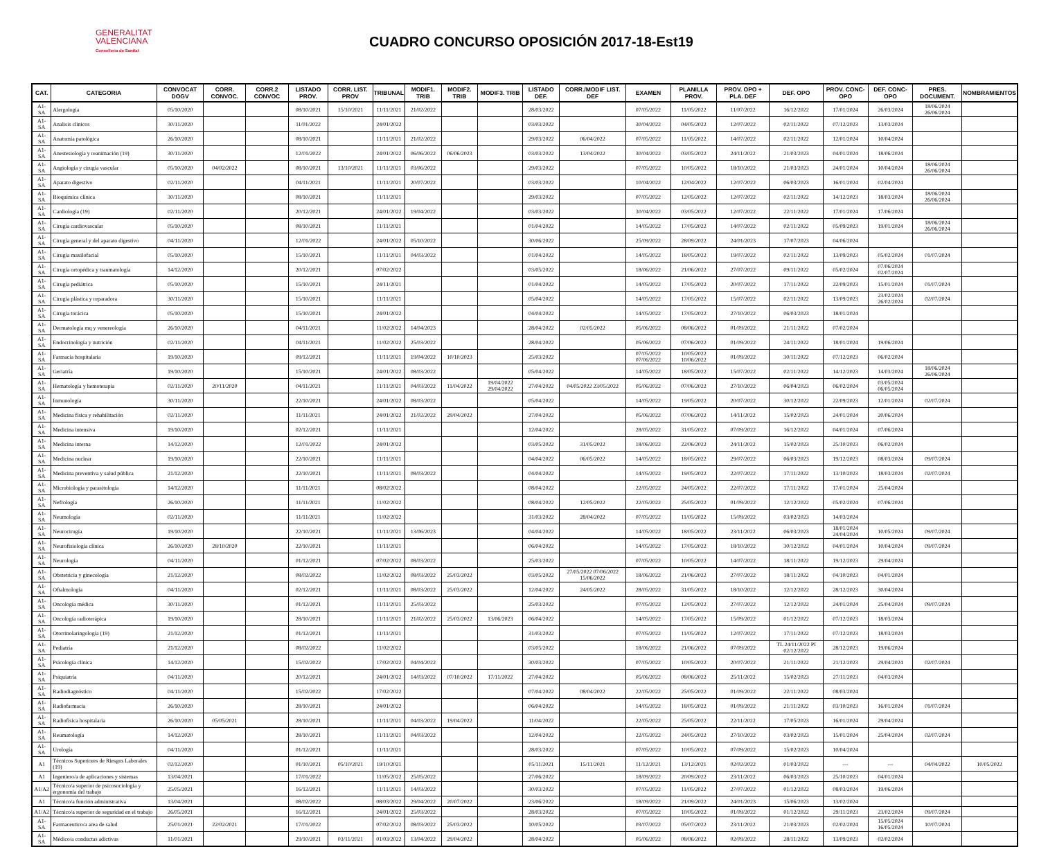GENERALITAT
VALENCIANA
Conselleria de Sanitat
CUADRO CONCURSO OPOSICIÓN 2017-18-Est19
| CAT. | CATEGORIA | CONVOCAT DOGV | CORR. CONVOC. | CORR.2 CONVOC | LISTADO PROV. | CORR. LIST. PROV | TRIBUNAL | MODIF1. TRIB | MODIF2. TRIB | MODIF3. TRIB | LISTADO DEF. | CORR./MODIF LIST. DEF | EXAMEN | PLANILLA PROV. | PROV. OPO + PLA. DEF | DEF. OPO | PROV. CONC-OPO | DEF. CONC-OPO | PRES. DOCUMENT. | NOMBRAMIENTOS |
| --- | --- | --- | --- | --- | --- | --- | --- | --- | --- | --- | --- | --- | --- | --- | --- | --- | --- | --- | --- | --- |
| A1-SA | Alergología | 05/10/2020 | | | 08/10/2021 | 15/10/2021 | 11/11/2021 | 21/02/2022 | | | 28/03/2022 | | 07/05/2022 | 11/05/2022 | 11/07/2022 | 16/12/2022 | 17/01/2024 | 26/03/2024 | 18/06/2024 26/06/2024 | |
| A1-SA | Analisis clinicos | 30/11/2020 | | | 11/01/2022 | | 24/01/2022 | | | | 03/03/2022 | | 30/04/2022 | 04/05/2022 | 12/07/2022 | 02/11/2022 | 07/12/2023 | 13/03/2024 | | |
| A1-SA | Anatomía patológica | 26/10/2020 | | | 08/10/2021 | | 11/11/2021 | 21/02/2022 | | | 29/03/2022 | 06/04/2022 | 07/05/2022 | 11/05/2022 | 14/07/2022 | 02/11/2022 | 12/01/2024 | 10/04/2024 | | |
| A1-SA | Anestesiología y reanimación (19) | 30/11/2020 | | | 12/01/2022 | | 24/01/2022 | 06/06/2022 | 06/06/2023 | | 03/03/2022 | 13/04/2022 | 30/04/2022 | 03/05/2022 | 24/11/2022 | 21/03/2023 | 04/01/2024 | 18/06/2024 | | |
| A1-SA | Angiología y cirugía vascular | 05/10/2020 | 04/02/2022 | | 08/10/2021 | 13/10/2021 | 11/11/2021 | 03/06/2022 | | | 29/03/2022 | | 07/05/2022 | 10/05/2022 | 18/10/2022 | 21/03/2023 | 24/01/2024 | 10/04/2024 | 18/06/2024 26/06/2024 | |
| A1-SA | Aparato digestivo | 02/11/2020 | | | 04/11/2021 | | 11/11/2021 | 20/07/2022 | | | 03/03/2022 | | 10/04/2022 | 12/04/2022 | 12/07/2022 | 06/03/2023 | 16/01/2024 | 02/04/2024 | | |
| A1-SA | Bioquímica clínica | 30/11/2020 | | | 08/10/2021 | | 11/11/2021 | | | | 29/03/2022 | | 07/05/2022 | 12/05/2022 | 12/07/2022 | 02/11/2022 | 14/12/2023 | 18/03/2024 | 18/06/2024 26/06/2024 | |
| A1-SA | Cardiología (19) | 02/11/2020 | | | 20/12/2021 | | 24/01/2022 | 19/04/2022 | | | 03/03/2022 | | 30/04/2022 | 03/05/2022 | 12/07/2022 | 22/11/2022 | 17/01/2024 | 17/06/2024 | | |
| A1-SA | Cirugía cardiovascular | 05/10/2020 | | | 08/10/2021 | | 11/11/2021 | | | | 01/04/2022 | | 14/05/2022 | 17/05/2022 | 14/07/2022 | 02/11/2022 | 05/09/2023 | 19/01/2024 | 18/06/2024 26/06/2024 | |
| A1-SA | Cirugía general y del aparato digestivo | 04/11/2020 | | | 12/01/2022 | | 24/01/2022 | 05/10/2022 | | | 30/06/2022 | | 25/09/2022 | 28/09/2022 | 24/01/2023 | 17/07/2023 | 04/06/2024 | | | |
| A1-SA | Cirugía maxilofacial | 05/10/2020 | | | 15/10/2021 | | 11/11/2021 | 04/03/2022 | | | 01/04/2022 | | 14/05/2022 | 18/05/2022 | 19/07/2022 | 02/11/2022 | 13/09/2023 | 05/02/2024 | 01/07/2024 | |
| A1-SA | Cirugía ortopédica y traumatología | 14/12/2020 | | | 20/12/2021 | | 07/02/2022 | | | | 03/05/2022 | | 18/06/2022 | 21/06/2022 | 27/07/2022 | 09/11/2022 | 05/02/2024 | 07/06/2024 02/07/2024 | | |
| A1-SA | Cirugía pediátrica | 05/10/2020 | | | 15/10/2021 | | 24/11/2021 | | | | 01/04/2022 | | 14/05/2022 | 17/05/2022 | 20/07/2022 | 17/11/2022 | 22/09/2023 | 15/01/2024 | 01/07/2024 | |
| A1-SA | Cirugía plástica y reparadora | 30/11/2020 | | | 15/10/2021 | | 11/11/2021 | | | | 05/04/2022 | | 14/05/2022 | 17/05/2022 | 15/07/2022 | 02/11/2022 | 13/09/2023 | 23/02/2024 26/02/2024 | 02/07/2024 | |
| A1-SA | Cirugía torácica | 05/10/2020 | | | 15/10/2021 | | 24/01/2022 | | | | 04/04/2022 | | 14/05/2022 | 17/05/2022 | 27/10/2022 | 06/03/2023 | 18/01/2024 | | | |
| A1-SA | Dermatología mq y venereología | 26/10/2020 | | | 04/11/2021 | | 11/02/2022 | 14/04/2023 | | | 28/04/2022 | 02/05/2022 | 05/06/2022 | 08/06/2022 | 01/09/2022 | 21/11/2022 | 07/02/2024 | | | |
| A1-SA | Endocrinología y nutrición | 02/11/2020 | | | 04/11/2021 | | 11/02/2022 | 25/03/2022 | | | 28/04/2022 | | 05/06/2022 | 07/06/2022 | 01/09/2022 | 24/11/2022 | 18/01/2024 | 19/06/2024 | | |
| A1-SA | Farmacia hospitalaria | 19/10/2020 | | | 09/12/2021 | | 11/11/2021 | 19/04/2022 | 10/10/2023 | | 25/03/2022 | | 07/05/2022 07/06/2022 | 10/05/2022 10/06/2022 | 01/09/2022 | 30/11/2022 | 07/12/2023 | 06/02/2024 | | |
| A1-SA | Geriatría | 19/10/2020 | | | 15/10/2021 | | 24/01/2022 | 08/03/2022 | | | 05/04/2022 | | 14/05/2022 | 18/05/2022 | 15/07/2022 | 02/11/2022 | 14/12/2023 | 14/03/2024 | 18/06/2024 26/06/2024 | |
| A1-SA | Hematología y hemoterapia | 02/11/2020 | 20/11/2020 | | 04/11/2021 | | 11/11/2021 | 04/03/2022 | 11/04/2022 | 19/04/2022 29/04/2022 | 27/04/2022 | 04/05/2022 23/05/2022 | 05/06/2022 | 07/06/2022 | 27/10/2022 | 06/04/2023 | 06/02/2024 | 03/05/2024 06/05/2024 | | |
| A1-SA | Inmunología | 30/11/2020 | | | 22/10/2021 | | 24/01/2022 | 08/03/2022 | | | 05/04/2022 | | 14/05/2022 | 19/05/2022 | 20/07/2022 | 30/12/2022 | 22/09/2023 | 12/01/2024 | 02/07/2024 | |
| A1-SA | Medicina física y rehabilitación | 02/11/2020 | | | 11/11/2021 | | 24/01/2022 | 21/02/2022 | 29/04/2022 | | 27/04/2022 | | 05/06/2022 | 07/06/2022 | 14/11/2022 | 15/02/2023 | 24/01/2024 | 20/06/2024 | | |
| A1-SA | Medicina intensiva | 19/10/2020 | | | 02/12/2021 | | 11/11/2021 | | | | 12/04/2022 | | 28/05/2022 | 31/05/2022 | 07/09/2022 | 16/12/2022 | 04/01/2024 | 07/06/2024 | | |
| A1-SA | Medicina interna | 14/12/2020 | | | 12/01/2022 | | 24/01/2022 | | | | 03/05/2022 | 31/05/2022 | 18/06/2022 | 22/06/2022 | 24/11/2022 | 15/02/2023 | 25/10/2023 | 06/02/2024 | | |
| A1-SA | Medicina nuclear | 19/10/2020 | | | 22/10/2021 | | 11/11/2021 | | | | 04/04/2022 | 06/05/2022 | 14/05/2022 | 18/05/2022 | 29/07/2022 | 06/03/2023 | 19/12/2023 | 08/03/2024 | 09/07/2024 | |
| A1-SA | Medicina preventiva y salud pública | 21/12/2020 | | | 22/10/2021 | | 11/11/2021 | 08/03/2022 | | | 04/04/2022 | | 14/05/2022 | 19/05/2022 | 22/07/2022 | 17/11/2022 | 13/10/2023 | 18/03/2024 | 02/07/2024 | |
| A1-SA | Microbiología y parasitología | 14/12/2020 | | | 11/11/2021 | | 08/02/2022 | | | | 08/04/2022 | | 22/05/2022 | 24/05/2022 | 22/07/2022 | 17/11/2022 | 17/01/2024 | 25/04/2024 | | |
| A1-SA | Nefrología | 26/10/2020 | | | 11/11/2021 | | 11/02/2022 | | | | 08/04/2022 | 12/05/2022 | 22/05/2022 | 25/05/2022 | 01/09/2022 | 12/12/2022 | 05/02/2024 | 07/06/2024 | | |
| A1-SA | Neumología | 02/11/2020 | | | 11/11/2021 | | 11/02/2022 | | | | 31/03/2022 | 28/04/2022 | 07/05/2022 | 11/05/2022 | 15/09/2022 | 03/02/2023 | 14/03/2024 | | | |
| A1-SA | Neurocirugía | 19/10/2020 | | | 22/10/2021 | | 11/11/2021 | 13/06/2023 | | | 04/04/2022 | | 14/05/2022 | 18/05/2022 | 23/11/2022 | 06/03/2023 | 18/01/2024 24/04/2024 | 10/05/2024 | 09/07/2024 | |
| A1-SA | Neurofisiología clínica | 26/10/2020 | 28/10/2020 | | 22/10/2021 | | 11/11/2021 | | | | 06/04/2022 | | 14/05/2022 | 17/05/2022 | 18/10/2022 | 30/12/2022 | 04/01/2024 | 10/04/2024 | 09/07/2024 | |
| A1-SA | Neurología | 04/11/2020 | | | 01/12/2021 | | 07/02/2022 | 08/03/2022 | | | 25/03/2022 | | 07/05/2022 | 10/05/2022 | 14/07/2022 | 18/11/2022 | 19/12/2023 | 29/04/2024 | | |
| A1-SA | Obstetricia y ginecología | 21/12/2020 | | | 08/02/2022 | | 11/02/2022 | 08/03/2022 | 25/03/2022 | | 03/05/2022 | 27/05/2022 07/06/2022 15/06/2022 | 18/06/2022 | 21/06/2022 | 27/07/2022 | 18/11/2022 | 04/10/2023 | 04/01/2024 | | |
| A1-SA | Oftalmología | 04/11/2020 | | | 02/12/2021 | | 11/11/2021 | 08/03/2022 | 25/03/2022 | | 12/04/2022 | 24/05/2022 | 28/05/2022 | 31/05/2022 | 18/10/2022 | 12/12/2022 | 28/12/2023 | 30/04/2024 | | |
| A1-SA | Oncología médica | 30/11/2020 | | | 01/12/2021 | | 11/11/2021 | 25/03/2022 | | | 25/03/2022 | | 07/05/2022 | 12/05/2022 | 27/07/2022 | 12/12/2022 | 24/01/2024 | 25/04/2024 | 09/07/2024 | |
| A1-SA | Oncología radioterápica | 19/10/2020 | | | 28/10/2021 | | 11/11/2021 | 21/02/2022 | 25/03/2022 | 13/06/2023 | 06/04/2022 | | 14/05/2022 | 17/05/2022 | 15/09/2022 | 01/12/2022 | 07/12/2023 | 18/03/2024 | | |
| A1-SA | Otorrinolaringología (19) | 21/12/2020 | | | 01/12/2021 | | 11/11/2021 | | | | 31/03/2022 | | 07/05/2022 | 11/05/2022 | 12/07/2022 | 17/11/2022 | 07/12/2023 | 18/03/2024 | | |
| A1-SA | Pediatría | 21/12/2020 | | | 08/02/2022 | | 11/02/2022 | | | | 03/05/2022 | | 18/06/2022 | 21/06/2022 | 07/09/2022 | TL 24/11/2022 PI 02/12/2022 | 28/12/2023 | 19/06/2024 | | |
| A1-SA | Psicología clínica | 14/12/2020 | | | 15/02/2022 | | 17/02/2022 | 04/04/2022 | | | 30/03/2022 | | 07/05/2022 | 10/05/2022 | 20/07/2022 | 21/11/2022 | 21/12/2023 | 29/04/2024 | 02/07/2024 | |
| A1-SA | Psiquiatría | 04/11/2020 | | | 20/12/2021 | | 24/01/2022 | 14/03/2022 | 07/10/2022 | 17/11/2022 | 27/04/2022 | | 05/06/2022 | 08/06/2022 | 25/11/2022 | 15/02/2023 | 27/11/2023 | 04/03/2024 | | |
| A1-SA | Radiodiagnóstico | 04/11/2020 | | | 15/02/2022 | | 17/02/2022 | | | | 07/04/2022 | 08/04/2022 | 22/05/2022 | 25/05/2022 | 01/09/2022 | 22/11/2022 | 08/03/2024 | | | |
| A1-SA | Radiofarmacia | 26/10/2020 | | | 28/10/2021 | | 24/01/2022 | | | | 06/04/2022 | | 14/05/2022 | 18/05/2022 | 01/09/2022 | 21/11/2022 | 03/10/2023 | 16/01/2024 | 01/07/2024 | |
| A1-SA | Radiofísica hospitalaria | 26/10/2020 | 05/05/2021 | | 28/10/2021 | | 11/11/2021 | 04/03/2022 | 19/04/2022 | | 11/04/2022 | | 22/05/2022 | 25/05/2022 | 22/11/2022 | 17/05/2023 | 16/01/2024 | 29/04/2024 | | |
| A1-SA | Reumatología | 14/12/2020 | | | 28/10/2021 | | 11/11/2021 | 04/03/2022 | | | 12/04/2022 | | 22/05/2022 | 24/05/2022 | 27/10/2022 | 03/02/2023 | 15/01/2024 | 25/04/2024 | 02/07/2024 | |
| A1-SA | Urología | 04/11/2020 | | | 01/12/2021 | | 11/11/2021 | | | | 28/03/2022 | | 07/05/2022 | 10/05/2022 | 07/09/2022 | 15/02/2023 | 10/04/2024 | | | |
| A1 | Técnicos Superiores de Riesgos Laborales (19) | 02/12/2020 | | | 01/10/2021 | 05/10/2021 | 19/10/2021 | | | | 05/11/2021 | 15/11/2021 | 11/12/2021 | 13/12/2021 | 02/02/2022 | 01/03/2022 | --- | --- | 04/04/2022 | 10/05/2022 |
| A1 | Ingeniero/a de aplicaciones y sistemas | 13/04/2021 | | | 17/01/2022 | | 11/05/2022 | 25/05/2022 | | | 27/06/2022 | | 18/09/2022 | 20/09/2022 | 23/11/2022 | 06/03/2023 | 25/10/2023 | 04/01/2024 | | |
| A1/A2 | Técnico/a superior de psicosociología y ergonomía del trabajo | 25/05/2021 | | | 16/12/2021 | | 11/11/2021 | 14/03/2022 | | | 30/03/2022 | | 07/05/2022 | 11/05/2022 | 27/07/2022 | 01/12/2022 | 08/03/2024 | 19/06/2024 | | |
| A1 | Técnico/a función administrativa | 13/04/2021 | | | 08/02/2022 | | 08/03/2022 | 29/04/2022 | 20/07/2022 | | 23/06/2022 | | 18/09/2022 | 21/09/2022 | 24/01/2023 | 15/06/2023 | 13/02/2024 | | | |
| A1/A2 | Técnico/a superior de seguridad en el trabajo | 26/05/2021 | | | 16/12/2021 | | 24/01/2022 | 25/03/2022 | | | 28/03/2022 | | 07/05/2022 | 10/05/2022 | 01/09/2022 | 01/12/2022 | 29/11/2023 | 23/02/2024 | 09/07/2024 | |
| A1-SA | Farmaceutico/a area de salud | 25/01/2021 | 22/02/2021 | | 17/01/2022 | | 07/02/2022 | 08/03/2022 | 25/03/2022 | | 10/05/2022 | | 03/07/2022 | 05/07/2022 | 23/11/2022 | 21/03/2023 | 02/02/2024 | 15/05/2024 16/05/2024 | 10/07/2024 | |
| A1-SA | Médico/a conductas adictivas | 11/01/2021 | | | 29/10/2021 | 03/11/2021 | 01/03/2022 | 13/04/2022 | 29/04/2022 | | 28/04/2022 | | 05/06/2022 | 08/06/2022 | 02/09/2022 | 28/11/2022 | 13/09/2023 | 02/02/2024 | | |